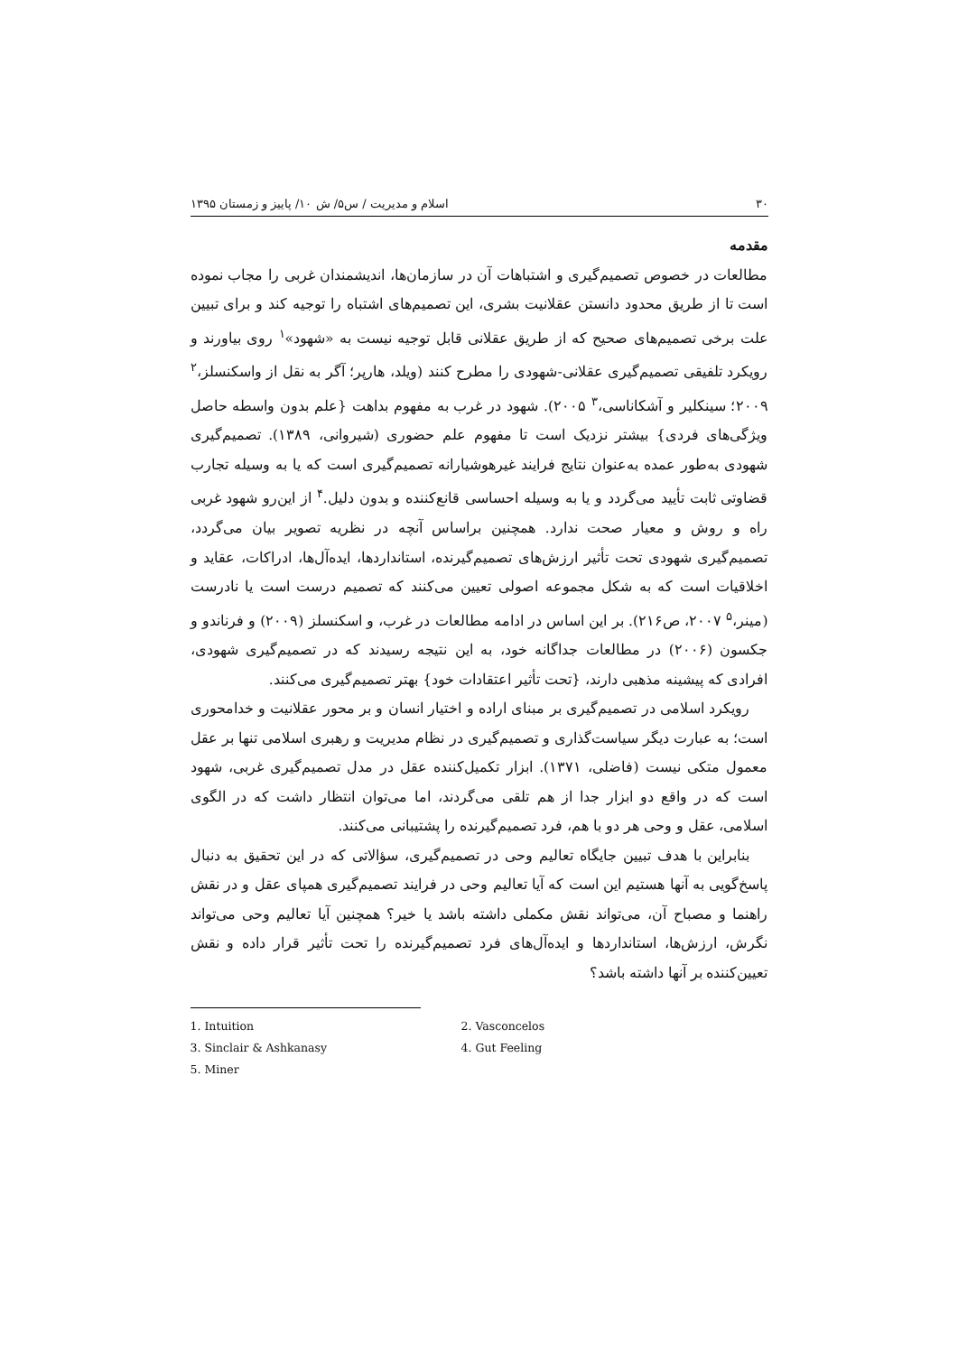۳۰ اسلام و مدیریت / س۵/ ش ۱۰/ پاییز و زمستان ۱۳۹۵
مقدمه
مطالعات در خصوص تصمیم‌گیری و اشتباهات آن در سازمان‌ها، اندیشمندان غربی را مجاب نموده است تا از طریق محدود دانستن عقلانیت بشری، این تصمیم‌های اشتباه را توجیه کند و برای تبیین علت برخی تصمیم‌های صحیح که از طریق عقلانی قابل توجیه نیست به «شهود»<sup>۱</sup> روی بیاورند و رویکرد تلفیقی تصمیم‌گیری عقلانی-شهودی را مطرح کنند (ویلد، هارپر؛ آگر به نقل از واسکنسلز،<sup>۲</sup> ۲۰۰۹؛ سینکلیر و آشکاناسی،<sup>۳</sup> ۲۰۰۵). شهود در غرب به مفهوم بداهت {علم بدون واسطه حاصل ویژگی‌های فردی} بیشتر نزدیک است تا مفهوم علم حضوری (شیروانی، ۱۳۸۹). تصمیم‌گیری شهودی به‌طور عمده به‌عنوان نتایج فرایند غیرهوشیارانه تصمیم‌گیری است که یا به وسیله تجارب قضاوتی ثابت تأیید می‌گردد و یا به وسیله احساسی قانع‌کننده و بدون دلیل.<sup>۴</sup> از این‌رو شهود غربی راه و روش و معیار صحت ندارد. همچنین براساس آنچه در نظریه تصویر بیان می‌گردد، تصمیم‌گیری شهودی تحت تأثیر ارزش‌های تصمیم‌گیرنده، استانداردها، ایده‌آل‌ها، ادراکات، عقاید و اخلاقیات است که به شکل مجموعه اصولی تعیین می‌کنند که تصمیم درست است یا نادرست (مینر،<sup>۵</sup> ۲۰۰۷، ص۲۱۶). بر این اساس در ادامه مطالعات در غرب، و اسکنسلز (۲۰۰۹) و فرناندو و جکسون (۲۰۰۶) در مطالعات جداگانه خود، به این نتیجه رسیدند که در تصمیم‌گیری شهودی، افرادی که پیشینه مذهبی دارند، {تحت تأثیر اعتقادات خود} بهتر تصمیم‌گیری می‌کنند.
رویکرد اسلامی در تصمیم‌گیری بر مبنای اراده و اختیار انسان و بر محور عقلانیت و خدامحوری است؛ به عبارت دیگر سیاست‌گذاری و تصمیم‌گیری در نظام مدیریت و رهبری اسلامی تنها بر عقل معمول متکی نیست (فاضلی، ۱۳۷۱). ابزار تکمیل‌کننده عقل در مدل تصمیم‌گیری غربی، شهود است که در واقع دو ابزار جدا از هم تلقی می‌گردند، اما می‌توان انتظار داشت که در الگوی اسلامی، عقل و وحی هر دو با هم، فرد تصمیم‌گیرنده را پشتیبانی می‌کنند.
بنابراین با هدف تبیین جایگاه تعالیم وحی در تصمیم‌گیری، سؤالاتی که در این تحقیق به دنبال پاسخ‌گویی به آنها هستیم این است که آیا تعالیم وحی در فرایند تصمیم‌گیری همپای عقل و در نقش راهنما و مصباح آن، می‌تواند نقش مکملی داشته باشد یا خیر؟ همچنین آیا تعالیم وحی می‌تواند نگرش، ارزش‌ها، استانداردها و ایده‌آل‌های فرد تصمیم‌گیرنده را تحت تأثیر قرار داده و نقش تعیین‌کننده بر آنها داشته باشد؟
1. Intuition 2. Vasconcelos
3. Sinclair & Ashkanasy 4. Gut Feeling
5. Miner